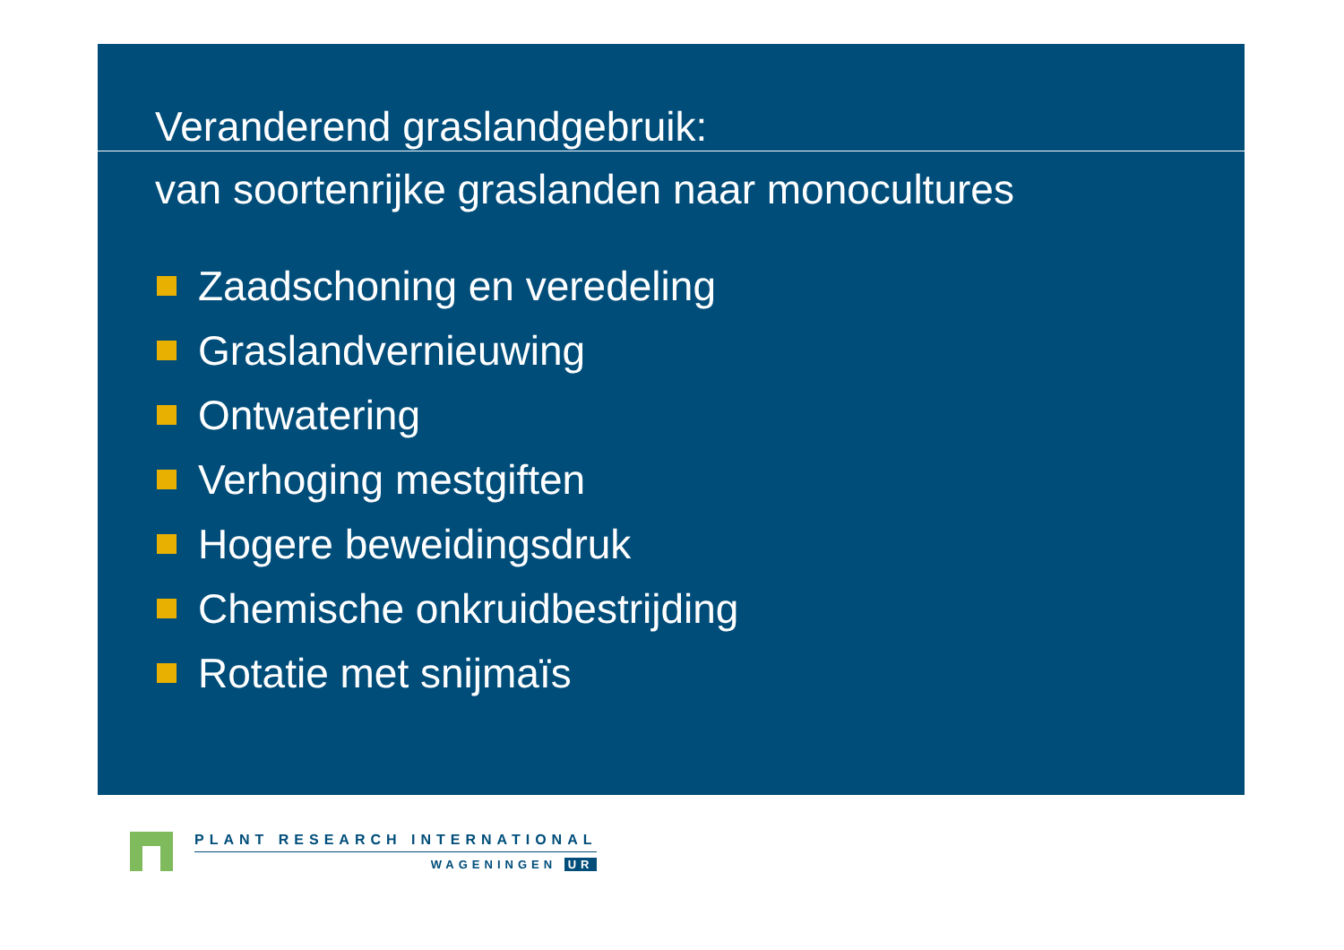Veranderend graslandgebruik:
van soortenrijke graslanden naar monocultures
Zaadschoning en veredeling
Graslandvernieuwing
Ontwatering
Verhoging mestgiften
Hogere beweidingsdruk
Chemische onkruidbestrijding
Rotatie met snijmaïs
PLANT RESEARCH INTERNATIONAL
WAGENINGEN UR